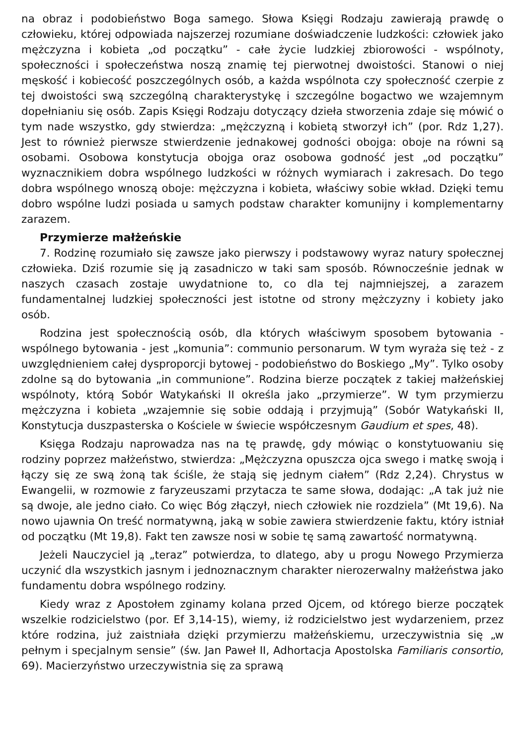na obraz i podobieństwo Boga samego. Słowa Księgi Rodzaju zawierają prawdę o człowieku, której odpowiada najszerzej rozumiane doświadczenie ludzkości: człowiek jako mężczyzna i kobieta „od początku” - całe życie ludzkiej zbiorowości - wspólnoty, społeczności i społeczeństwa noszą znamię tej pierwotnej dwoistości. Stanowi o niej męskość i kobiecość poszczególnych osób, a każda wspólnota czy społeczność czerpie z tej dwoistości swą szczególną charakterystykę i szczególne bogactwo we wzajemnym dopełnianiu się osób. Zapis Księgi Rodzaju dotyczący dzieła stworzenia zdaje się mówić o tym nade wszystko, gdy stwierdza: „mężczyzną i kobietą stworzył ich” (por. Rdz 1,27). Jest to również pierwsze stwierdzenie jednakowej godności obojga: oboje na równi są osobami. Osobowa konstytucja obojga oraz osobowa godność jest „od początku” wyznacznikiem dobra wspólnego ludzkości w różnych wymiarach i zakresach. Do tego dobra wspólnego wnoszą oboje: mężczyzna i kobieta, właściwy sobie wkład. Dzięki temu dobro wspólne ludzi posiada u samych podstaw charakter komunijny i komplementarny zarazem.
Przymierze małżeńskie
7. Rodzinę rozumiało się zawsze jako pierwszy i podstawowy wyraz natury społecznej człowieka. Dziś rozumie się ją zasadniczo w taki sam sposób. Równocześnie jednak w naszych czasach zostaje uwydatnione to, co dla tej najmniejszej, a zarazem fundamentalnej ludzkiej społeczności jest istotne od strony mężczyzny i kobiety jako osób.
Rodzina jest społecznością osób, dla których właściwym sposobem bytowania - wspólnego bytowania - jest „komunia”: communio personarum. W tym wyraża się też - z uwzględnieniem całej dysproporcji bytowej - podobieństwo do Boskiego „My”. Tylko osoby zdolne są do bytowania „in communione”. Rodzina bierze początek z takiej małżeńskiej wspólnoty, którą Sobór Watykański II określa jako „przymierze”. W tym przymierzu mężczyzna i kobieta „wzajemnie się sobie oddają i przyjmują” (Sobór Watykański II, Konstytucja duszpasterska o Kościele w świecie współczesnym Gaudium et spes, 48).
Księga Rodzaju naprowadza nas na tę prawdę, gdy mówiąc o konstytuowaniu się rodziny poprzez małżeństwo, stwierdza: „Mężczyzna opuszcza ojca swego i matkę swoją i łączy się ze swą żoną tak ściśle, że stają się jednym ciałem” (Rdz 2,24). Chrystus w Ewangelii, w rozmowie z faryzeuszami przytacza te same słowa, dodając: „A tak już nie są dwoje, ale jedno ciało. Co więc Bóg złączył, niech człowiek nie rozdziela” (Mt 19,6). Na nowo ujawnia On treść normatywną, jaką w sobie zawiera stwierdzenie faktu, który istniał od początku (Mt 19,8). Fakt ten zawsze nosi w sobie tę samą zawartość normatywną.
Jeżeli Nauczyciel ją „teraz” potwierdza, to dlatego, aby u progu Nowego Przymierza uczynić dla wszystkich jasnym i jednoznacznym charakter nierozerwalny małżeństwa jako fundamentu dobra wspólnego rodziny.
Kiedy wraz z Apostołem zginamy kolana przed Ojcem, od którego bierze początek wszelkie rodzicielstwo (por. Ef 3,14-15), wiemy, iż rodzicielstwo jest wydarzeniem, przez które rodzina, już zaistniała dzięki przymierzu małżeńskiemu, urzeczywistnia się „w pełnym i specjalnym sensie” (św. Jan Paweł II, Adhortacja Apostolska Familiaris consortio, 69). Macierzyństwo urzeczywistnia się za sprawą